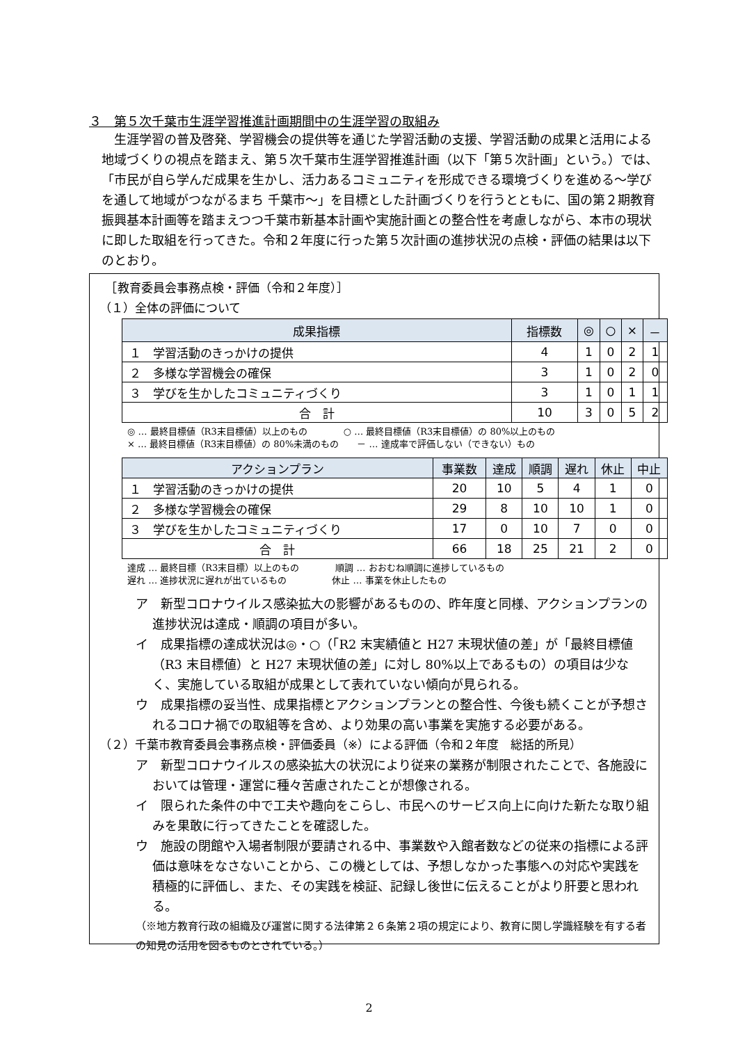３　第５次千葉市生涯学習推進計画期間中の生涯学習の取組み
生涯学習の普及啓発、学習機会の提供等を通じた学習活動の支援、学習活動の成果と活用による地域づくりの視点を踏まえ、第５次千葉市生涯学習推進計画（以下「第５次計画」という。）では、「市民が自ら学んだ成果を生かし、活力あるコミュニティを形成できる環境づくりを進める～学びを通して地域がつながるまち 千葉市～」を目標とした計画づくりを行うとともに、国の第２期教育振興基本計画等を踏まえつつ千葉市新基本計画や実施計画との整合性を考慮しながら、本市の現状に即した取組を行ってきた。令和２年度に行った第５次計画の進捗状況の点検・評価の結果は以下のとおり。
　［教育委員会事務点検・評価（令和２年度）］
（１）全体の評価について
| 成果指標 | 指標数 | ◎ | ○ | × | － |
| --- | --- | --- | --- | --- | --- |
| １ 学習活動のきっかけの提供 | 4 | 1 | 0 | 2 | 1 |
| ２ 多様な学習機会の確保 | 3 | 1 | 0 | 2 | 0 |
| ３ 学びを生かしたコミュニティづくり | 3 | 1 | 0 | 1 | 1 |
| 合 計 | 10 | 3 | 0 | 5 | 2 |
◎ … 最終目標値（R3末目標値）以上のもの　　　　○ … 最終目標値（R3末目標値）の 80%以上のもの
× … 最終目標値（R3末目標値）の 80%未満のもの　　－ … 達成率で評価しない（できない）もの
| アクションプラン | 事業数 | 達成 | 順調 | 遅れ | 休止 | 中止 |
| --- | --- | --- | --- | --- | --- | --- |
| １ 学習活動のきっかけの提供 | 20 | 10 | 5 | 4 | 1 | 0 |
| ２ 多様な学習機会の確保 | 29 | 8 | 10 | 10 | 1 | 0 |
| ３ 学びを生かしたコミュニティづくり | 17 | 0 | 10 | 7 | 0 | 0 |
| 合 計 | 66 | 18 | 25 | 21 | 2 | 0 |
達成 … 最終目標（R3末目標）以上のもの　　　　順調 … おおむね順調に進捗しているもの
遅れ … 進捗状況に遅れが出ているもの　　　　　休止 … 事業を休止したもの
ア　新型コロナウイルス感染拡大の影響があるものの、昨年度と同様、アクションプランの進捗状況は達成・順調の項目が多い。
イ　成果指標の達成状況は◎・○（「R2 末実績値と H27 末現状値の差」が「最終目標値（R3 末目標値）と H27 末現状値の差」に対し 80%以上であるもの）の項目は少なく、実施している取組が成果として表れていない傾向が見られる。
ウ　成果指標の妥当性、成果指標とアクションプランとの整合性、今後も続くことが予想されるコロナ禍での取組等を含め、より効果の高い事業を実施する必要がある。
（２）千葉市教育委員会事務点検・評価委員（※）による評価（令和２年度　総括的所見）
ア　新型コロナウイルスの感染拡大の状況により従来の業務が制限されたことで、各施設においては管理・運営に種々苦慮されたことが想像される。
イ　限られた条件の中で工夫や趣向をこらし、市民へのサービス向上に向けた新たな取り組みを果敢に行ってきたことを確認した。
ウ　施設の閉館や入場者制限が要請される中、事業数や入館者数などの従来の指標による評価は意味をなさないことから、この機としては、予想しなかった事態への対応や実践を積極的に評価し、また、その実践を検証、記録し後世に伝えることがより肝要と思われる。
（※地方教育行政の組織及び運営に関する法律第２６条第２項の規定により、教育に関し学識経験を有する者の知見の活用を図るものとされている。）
2